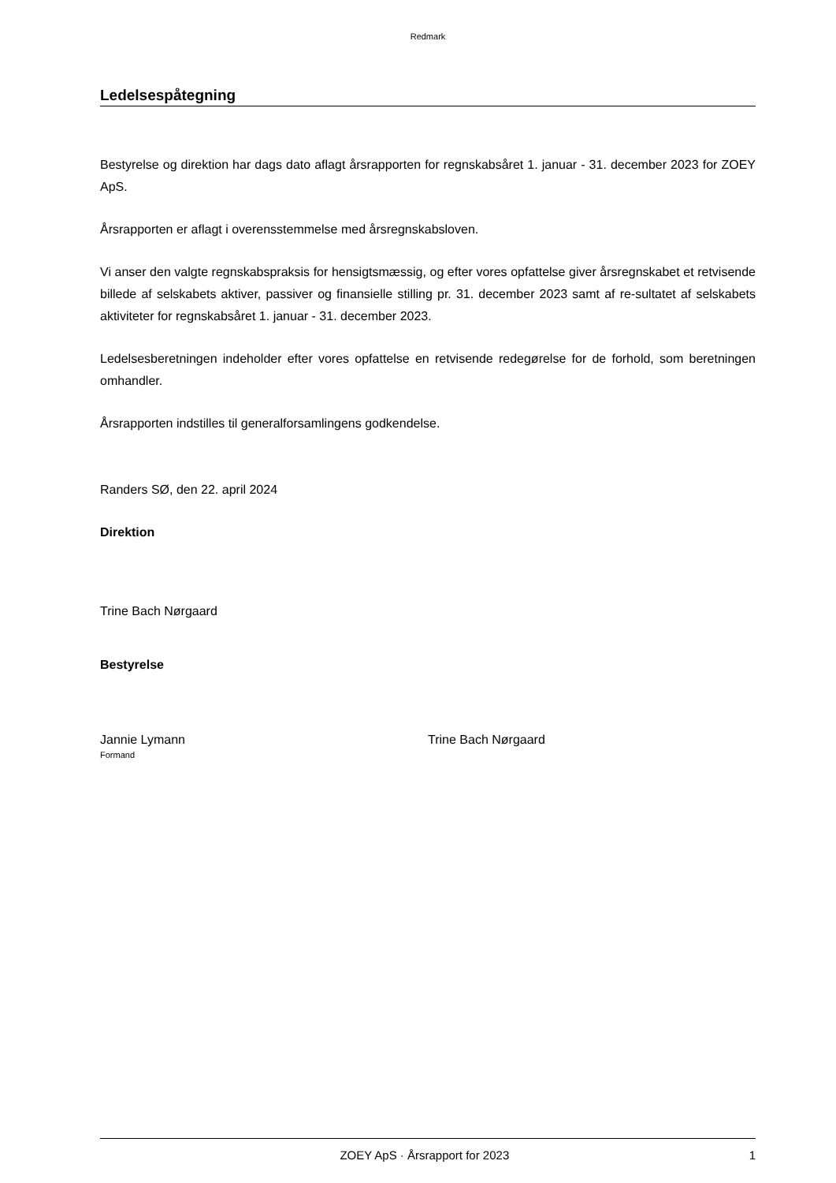Redmark
Ledelsespåtegning
Bestyrelse og direktion har dags dato aflagt årsrapporten for regnskabsåret 1. januar - 31. december 2023 for ZOEY ApS.
Årsrapporten er aflagt i overensstemmelse med årsregnskabsloven.
Vi anser den valgte regnskabspraksis for hensigtsmæssig, og efter vores opfattelse giver årsregnskabet et retvisende billede af selskabets aktiver, passiver og finansielle stilling pr. 31. december 2023 samt af re-sultatet af selskabets aktiviteter for regnskabsåret 1. januar - 31. december 2023.
Ledelsesberetningen indeholder efter vores opfattelse en retvisende redegørelse for de forhold, som beretningen omhandler.
Årsrapporten indstilles til generalforsamlingens godkendelse.
Randers SØ, den 22. april 2024
Direktion
Trine Bach Nørgaard
Bestyrelse
Jannie Lymann
Formand
Trine Bach Nørgaard
ZOEY ApS · Årsrapport for 2023 1